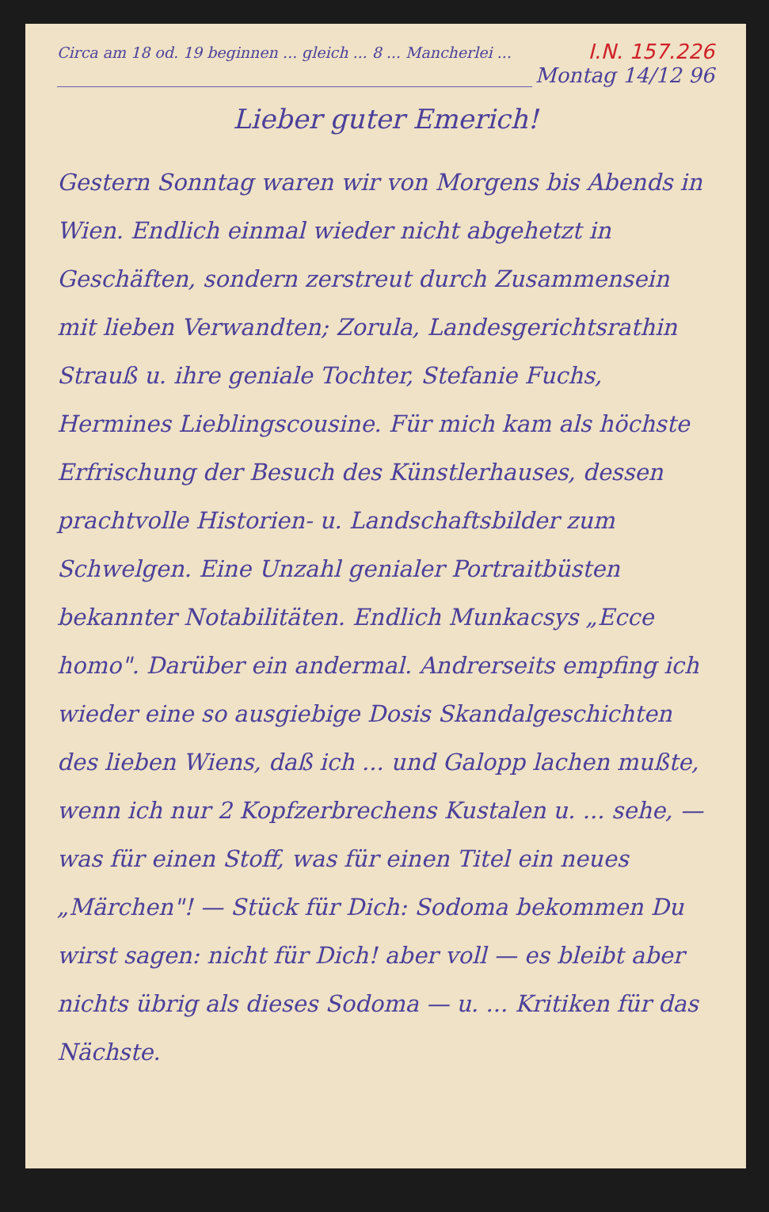Circa am 18 od. 19 beginnen ... gleich ... 8 ... Mancherlei ...
I.N. 157.226
Montag 14/12 96
Lieber guter Emerich!
Gestern Sonntag waren wir von Morgens bis Abends in Wien. Endlich einmal wieder nicht abgehetzt in Geschäften, sondern zerstreut durch Zusammensein mit lieben Verwandten; Zorula, Landesgerichtsrathin Strauß u. ihre geniale Tochter, Stefanie Fuchs, Hermines Lieblingscousine. Für mich kam als höchste Erfrischung der Besuch des Künstlerhauses, dessen prachtvolle Historien- u. Landschaftsbilder zum Schwelgen. Eine Unzahl genialer Portraitbüsten bekannter Notabilitäten. Endlich Munkacsys „Ecce homo". Darüber ein andermal. Andrerseits empfing ich wieder eine so ausgiebige Dosis Skandalgeschichten des lieben Wiens, daß ich ... und Galopp lachen mußte, wenn ich nur 2 Kopfzerbrechens Kustalen u. ... sehe, — was für einen Stoff, was für einen Titel ein neues „Märchen"! — Stück für Dich: Sodoma bekommen Du wirst sagen: nicht für Dich! aber voll — es bleibt aber nichts übrig als dieses Sodoma — u. ... Kritiken für das Nächste.